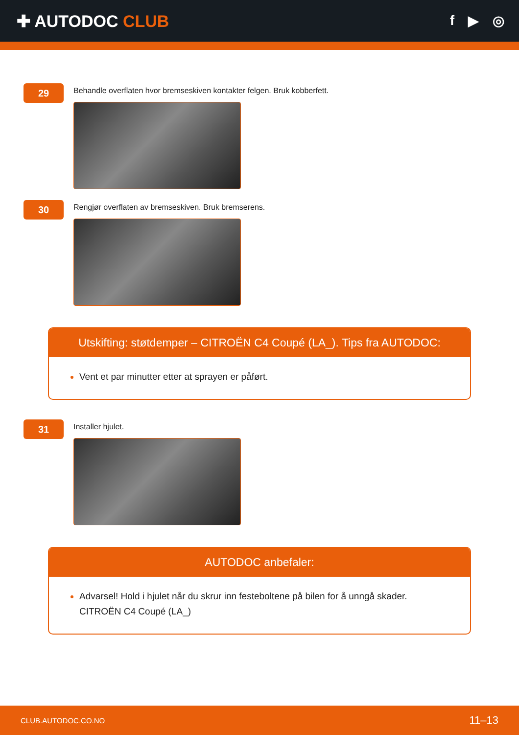✚ AUTODOC CLUB
f ▶ ◎
29
Behandle overflaten hvor bremseskiven kontakter felgen. Bruk kobberfett.
30
Rengjør overflaten av bremseskiven. Bruk bremserens.
Utskifting: støtdemper – CITROËN C4 Coupé (LA_). Tips fra AUTODOC:
Vent et par minutter etter at sprayen er påført.
31
Installer hjulet.
AUTODOC anbefaler:
Advarsel! Hold i hjulet når du skrur inn festeboltene på bilen for å unngå skader. CITROËN C4 Coupé (LA_)
CLUB.AUTODOC.CO.NO 11–13